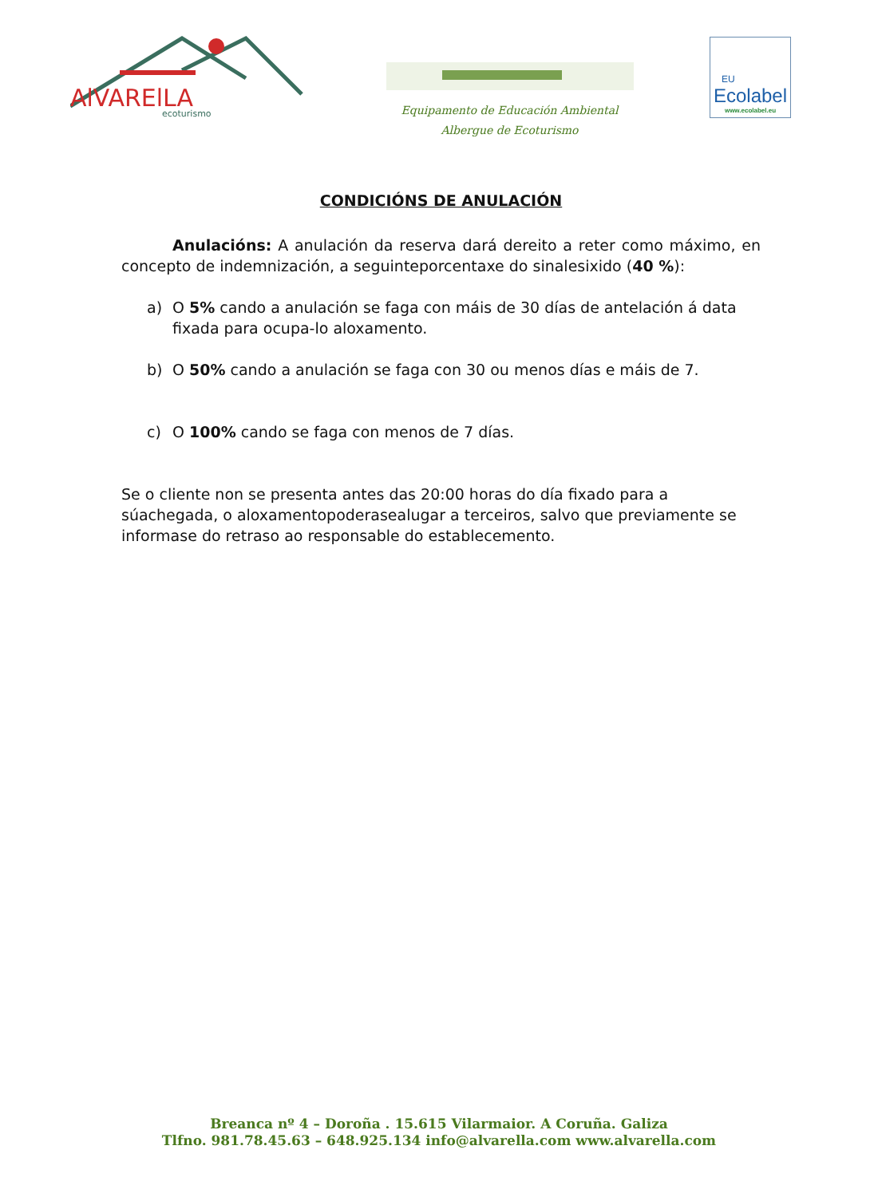AlVARElLA
ecoturismo
Equipamento de Educación Ambiental
Albergue de Ecoturismo
EU
Ecolabel
www.ecolabel.eu
CONDICIÓNS DE ANULACIÓN
Anulacións: A anulación da reserva dará dereito a reter como máximo, en concepto de indemnización, a seguinteporcentaxe do sinalesixido (40 %):
a) O 5% cando a anulación se faga con máis de 30 días de antelación á data fixada para ocupa-lo aloxamento.
b) O 50% cando a anulación se faga con 30 ou menos días e máis de 7.
c) O 100% cando se faga con menos de 7 días.
Se o cliente non se presenta antes das 20:00 horas do día fixado para a súachegada, o aloxamentopoderasealugar a terceiros, salvo que previamente se informase do retraso ao responsable do establecemento.
Breanca nº 4 – Doroña . 15.615 Vilarmaior. A Coruña. Galiza
Tlfno. 981.78.45.63 – 648.925.134 info@alvarella.com www.alvarella.com